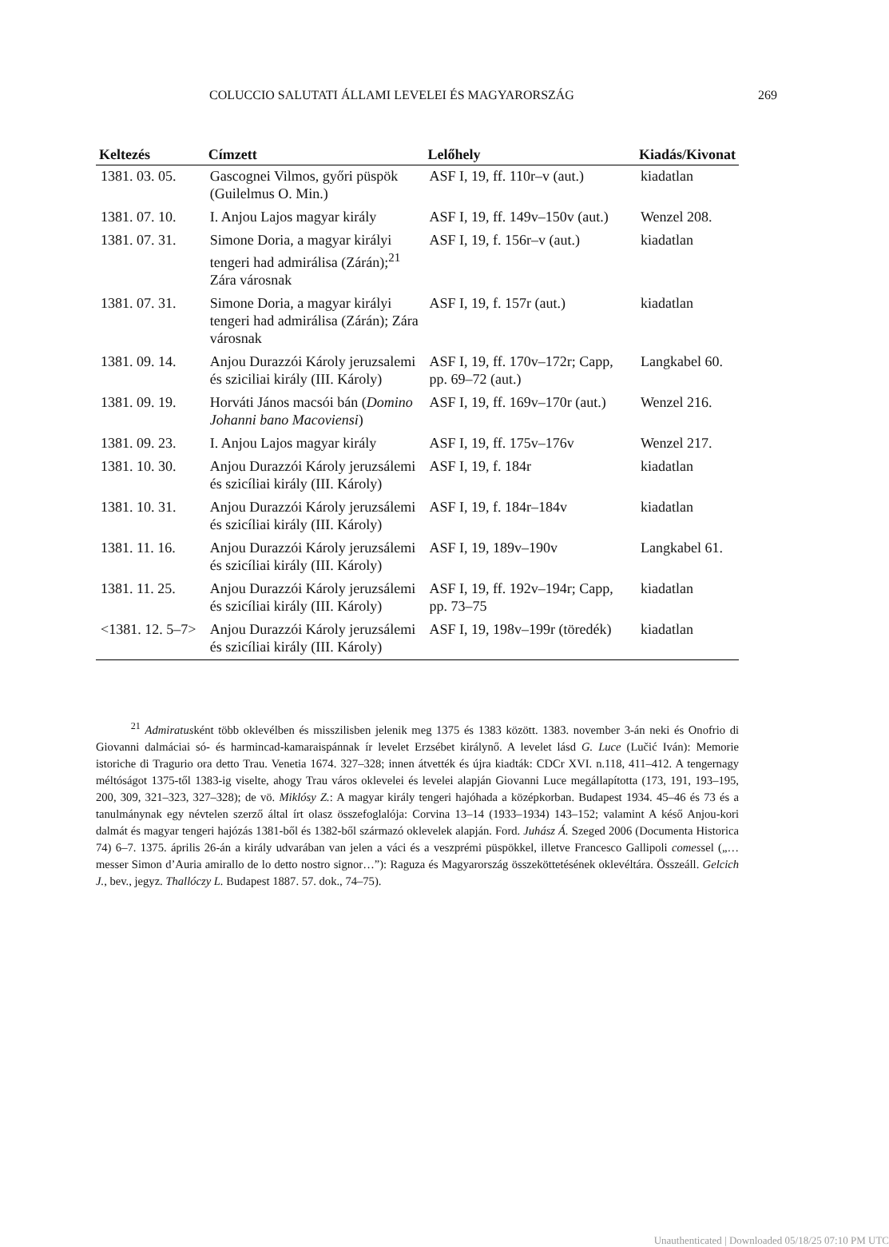COLUCCIO SALUTATI ÁLLAMI LEVELEI ÉS MAGYARORSZÁG 269
| Keltezés | Címzett | Lelőhely | Kiadás/Kivonat |
| --- | --- | --- | --- |
| 1381. 03. 05. | Gascognei Vilmos, győri püspök (Guilelmus O. Min.) | ASF I, 19, ff. 110r–v (aut.) | kiadatlan |
| 1381. 07. 10. | I. Anjou Lajos magyar király | ASF I, 19, ff. 149v–150v (aut.) | Wenzel 208. |
| 1381. 07. 31. | Simone Doria, a magyar királyi tengeri had admirálisa (Zárán);<sup>21</sup> Zára városnak | ASF I, 19, f. 156r–v (aut.) | kiadatlan |
| 1381. 07. 31. | Simone Doria, a magyar királyi tengeri had admirálisa (Zárán); Zára városnak | ASF I, 19, f. 157r (aut.) | kiadatlan |
| 1381. 09. 14. | Anjou Durazzói Károly jeruzsalemi és sziciliai király (III. Károly) | ASF I, 19, ff. 170v–172r; Capp, pp. 69–72 (aut.) | Langkabel 60. |
| 1381. 09. 19. | Horváti János macsói bán ( Domino Johanni bano Macoviensi ) | ASF I, 19, ff. 169v–170r (aut.) | Wenzel 216. |
| 1381. 09. 23. | I. Anjou Lajos magyar király | ASF I, 19, ff. 175v–176v | Wenzel 217. |
| 1381. 10. 30. | Anjou Durazzói Károly jeruzsálemi és szicíliai király (III. Károly) | ASF I, 19, f. 184r | kiadatlan |
| 1381. 10. 31. | Anjou Durazzói Károly jeruzsálemi és szicíliai király (III. Károly) | ASF I, 19, f. 184r–184v | kiadatlan |
| 1381. 11. 16. | Anjou Durazzói Károly jeruzsálemi és szicíliai király (III. Károly) | ASF I, 19, 189v–190v | Langkabel 61. |
| 1381. 11. 25. | Anjou Durazzói Károly jeruzsálemi és szicíliai király (III. Károly) | ASF I, 19, ff. 192v–194r; Capp, pp. 73–75 | kiadatlan |
| <1381. 12. 5–7> | Anjou Durazzói Károly jeruzsálemi és szicíliai király (III. Károly) | ASF I, 19, 198v–199r (töredék) | kiadatlan |
   <sup>21</sup> Admiratusként több oklevélben és misszilisben jelenik meg 1375 és 1383 között. 1383. november 3-án neki és Onofrio di Giovanni dalmáciai só- és harmincad-kamaraispánnak ír levelet Erzsébet királynő. A levelet lásd G. Luce (Lučić Iván): Memorie istoriche di Tragurio ora detto Trau. Venetia 1674. 327–328; innen átvették és újra kiadták: CDCr XVI. n.118, 411–412. A tengernagy méltóságot 1375-től 1383-ig viselte, ahogy Trau város oklevelei és levelei alapján Giovanni Luce megállapította (173, 191, 193–195, 200, 309, 321–323, 327–328); de vö. Miklósy Z.: A magyar király tengeri hajóhada a középkorban. Budapest 1934. 45–46 és 73 és a tanulmánynak egy névtelen szerző által írt olasz összefoglalója: Corvina 13–14 (1933–1934) 143–152; valamint A késő Anjou-kori dalmát és magyar tengeri hajózás 1381-ből és 1382-ből származó oklevelek alapján. Ford. Juhász Á. Szeged 2006 (Documenta Historica 74) 6–7. 1375. április 26-án a király udvarában van jelen a váci és a veszprémi püspökkel, illetve Francesco Gallipoli comessel („…messer Simon d’Auria amirallo de lo detto nostro signor…”): Raguza és Magyarország összeköttetésének oklevéltára. Összeáll. Gelcich J., bev., jegyz. Thallóczy L. Budapest 1887. 57. dok., 74–75).
Unauthenticated | Downloaded 05/18/25 07:10 PM UTC